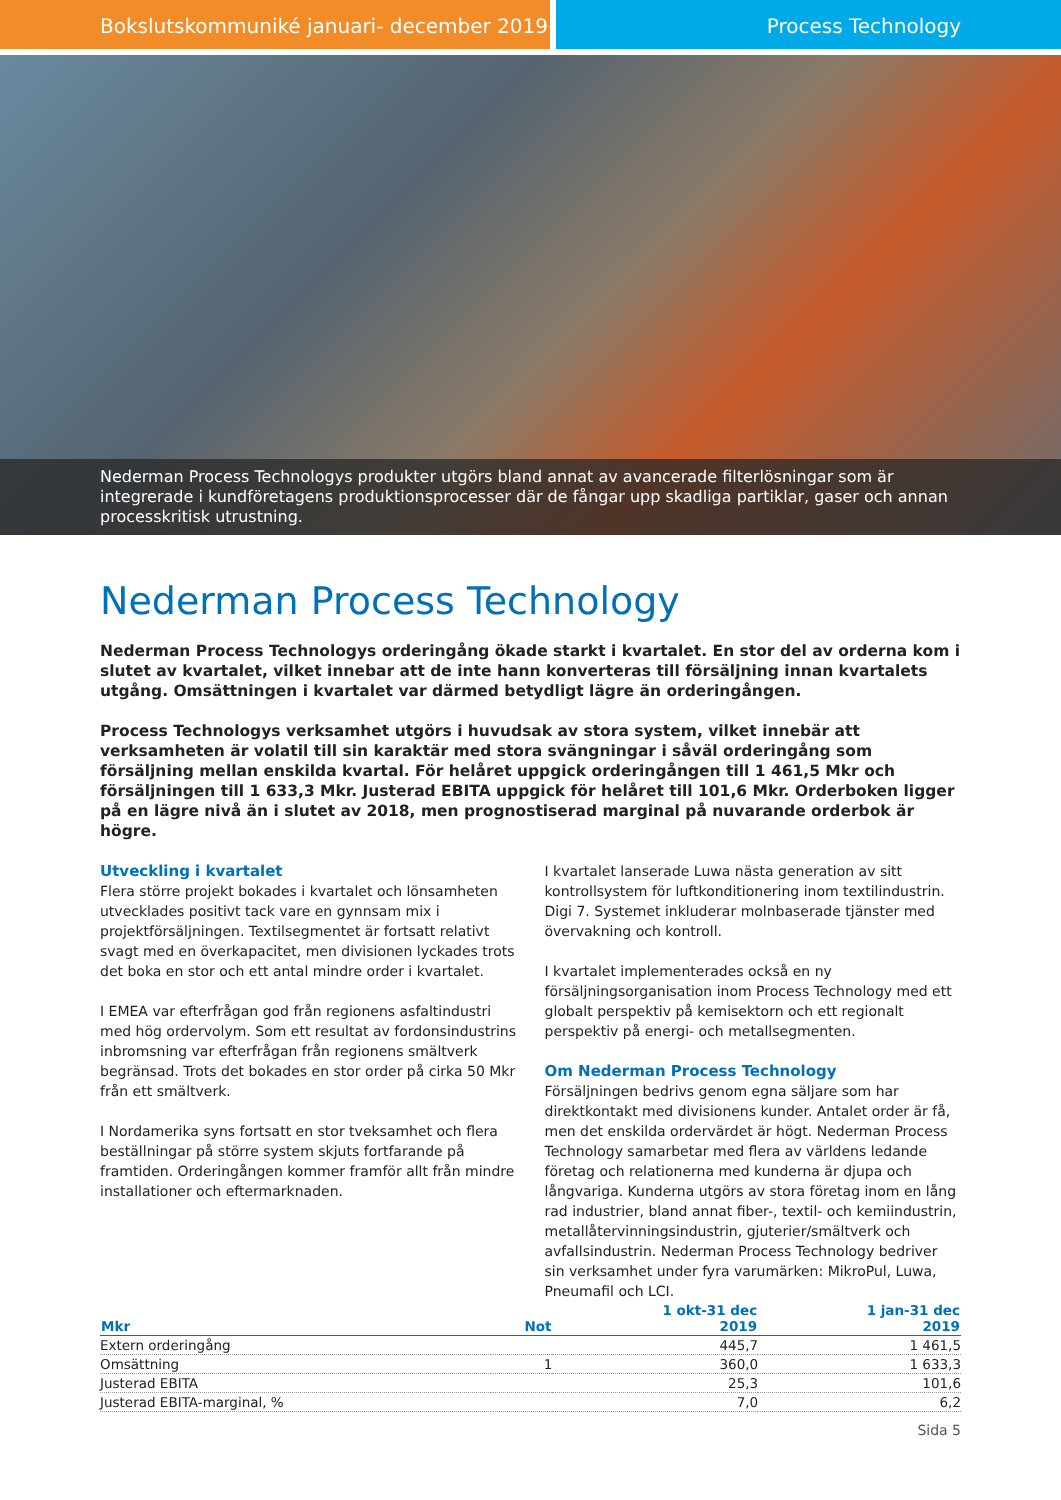Bokslutskommuniké januari- december 2019 Process Technology
Nederman Process Technologys produkter utgörs bland annat av avancerade filterlösningar som är integrerade i kundföretagens produktionsprocesser där de fångar upp skadliga partiklar, gaser och annan processkritisk utrustning.
Nederman Process Technology
Nederman Process Technologys orderingång ökade starkt i kvartalet. En stor del av orderna kom i slutet av kvartalet, vilket innebar att de inte hann konverteras till försäljning innan kvartalets utgång. Omsättningen i kvartalet var därmed betydligt lägre än orderingången.
Process Technologys verksamhet utgörs i huvudsak av stora system, vilket innebär att verksamheten är volatil till sin karaktär med stora svängningar i såväl orderingång som försäljning mellan enskilda kvartal. För helåret uppgick orderingången till 1 461,5 Mkr och försäljningen till 1 633,3 Mkr. Justerad EBITA uppgick för helåret till 101,6 Mkr. Orderboken ligger på en lägre nivå än i slutet av 2018, men prognostiserad marginal på nuvarande orderbok är högre.
Utveckling i kvartalet
Flera större projekt bokades i kvartalet och lönsamheten utvecklades positivt tack vare en gynnsam mix i projektförsäljningen. Textilsegmentet är fortsatt relativt svagt med en överkapacitet, men divisionen lyckades trots det boka en stor och ett antal mindre order i kvartalet.
I EMEA var efterfrågan god från regionens asfaltindustri med hög ordervolym. Som ett resultat av fordonsindustrins inbromsning var efterfrågan från regionens smältverk begränsad. Trots det bokades en stor order på cirka 50 Mkr från ett smältverk.
I Nordamerika syns fortsatt en stor tveksamhet och flera beställningar på större system skjuts fortfarande på framtiden. Orderingången kommer framför allt från mindre installationer och eftermarknaden.
I kvartalet lanserade Luwa nästa generation av sitt kontrollsystem för luftkonditionering inom textilindustrin. Digi 7. Systemet inkluderar molnbaserade tjänster med övervakning och kontroll.
I kvartalet implementerades också en ny försäljningsorganisation inom Process Technology med ett globalt perspektiv på kemisektorn och ett regionalt perspektiv på energi- och metallsegmenten.
Om Nederman Process Technology
Försäljningen bedrivs genom egna säljare som har direktkontakt med divisionens kunder. Antalet order är få, men det enskilda ordervärdet är högt. Nederman Process Technology samarbetar med flera av världens ledande företag och relationerna med kunderna är djupa och långvariga. Kunderna utgörs av stora företag inom en lång rad industrier, bland annat fiber-, textil- och kemiindustrin, metallåtervinningsindustrin, gjuterier/smältverk och avfallsindustrin. Nederman Process Technology bedriver sin verksamhet under fyra varumärken: MikroPul, Luwa, Pneumafil och LCI.
| Mkr | Not | 1 okt-31 dec 2019 | 1 jan-31 dec 2019 |
| --- | --- | --- | --- |
| Extern orderingång | | 445,7 | 1 461,5 |
| Omsättning | 1 | 360,0 | 1 633,3 |
| Justerad EBITA | | 25,3 | 101,6 |
| Justerad EBITA-marginal, % | | 7,0 | 6,2 |
Sida 5